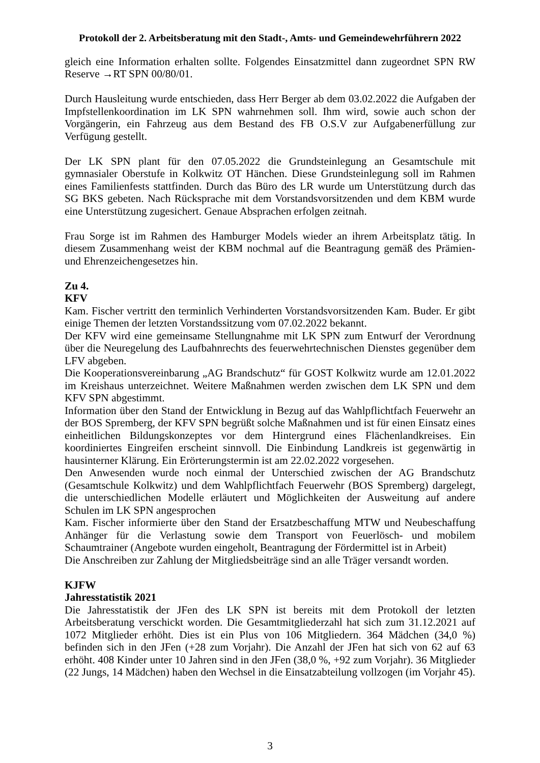Protokoll der 2. Arbeitsberatung mit den Stadt-, Amts- und Gemeindewehrführern 2022
gleich eine Information erhalten sollte. Folgendes Einsatzmittel dann zugeordnet SPN RW Reserve →RT SPN 00/80/01.
Durch Hausleitung wurde entschieden, dass Herr Berger ab dem 03.02.2022 die Aufgaben der Impfstellenkoordination im LK SPN wahrnehmen soll. Ihm wird, sowie auch schon der Vorgängerin, ein Fahrzeug aus dem Bestand des FB O.S.V zur Aufgabenerfüllung zur Verfügung gestellt.
Der LK SPN plant für den 07.05.2022 die Grundsteinlegung an Gesamtschule mit gymnasialer Oberstufe in Kolkwitz OT Hänchen. Diese Grundsteinlegung soll im Rahmen eines Familienfests stattfinden. Durch das Büro des LR wurde um Unterstützung durch das SG BKS gebeten. Nach Rücksprache mit dem Vorstandsvorsitzenden und dem KBM wurde eine Unterstützung zugesichert. Genaue Absprachen erfolgen zeitnah.
Frau Sorge ist im Rahmen des Hamburger Models wieder an ihrem Arbeitsplatz tätig. In diesem Zusammenhang weist der KBM nochmal auf die Beantragung gemäß des Prämien- und Ehrenzeichengesetzes hin.
Zu 4.
KFV
Kam. Fischer vertritt den terminlich Verhinderten Vorstandsvorsitzenden Kam. Buder. Er gibt einige Themen der letzten Vorstandssitzung vom 07.02.2022 bekannt.
Der KFV wird eine gemeinsame Stellungnahme mit LK SPN zum Entwurf der Verordnung über die Neuregelung des Laufbahnrechts des feuerwehrtechnischen Dienstes gegenüber dem LFV abgeben.
Die Kooperationsvereinbarung „AG Brandschutz“ für GOST Kolkwitz wurde am 12.01.2022 im Kreishaus unterzeichnet. Weitere Maßnahmen werden zwischen dem LK SPN und dem KFV SPN abgestimmt.
Information über den Stand der Entwicklung in Bezug auf das Wahlpflichtfach Feuerwehr an der BOS Spremberg, der KFV SPN begrüßt solche Maßnahmen und ist für einen Einsatz eines einheitlichen Bildungskonzeptes vor dem Hintergrund eines Flächenlandkreises. Ein koordiniertes Eingreifen erscheint sinnvoll. Die Einbindung Landkreis ist gegenwärtig in hausinterner Klärung. Ein Erörterungstermin ist am 22.02.2022 vorgesehen.
Den Anwesenden wurde noch einmal der Unterschied zwischen der AG Brandschutz (Gesamtschule Kolkwitz) und dem Wahlpflichtfach Feuerwehr (BOS Spremberg) dargelegt, die unterschiedlichen Modelle erläutert und Möglichkeiten der Ausweitung auf andere Schulen im LK SPN angesprochen
Kam. Fischer informierte über den Stand der Ersatzbeschaffung MTW und Neubeschaffung Anhänger für die Verlastung sowie dem Transport von Feuerlösch- und mobilem Schaumtrainer (Angebote wurden eingeholt, Beantragung der Fördermittel ist in Arbeit)
Die Anschreiben zur Zahlung der Mitgliedsbeiträge sind an alle Träger versandt worden.
KJFW
Jahresstatistik 2021
Die Jahresstatistik der JFen des LK SPN ist bereits mit dem Protokoll der letzten Arbeitsberatung verschickt worden. Die Gesamtmitgliederzahl hat sich zum 31.12.2021 auf 1072 Mitglieder erhöht. Dies ist ein Plus von 106 Mitgliedern. 364 Mädchen (34,0 %) befinden sich in den JFen (+28 zum Vorjahr). Die Anzahl der JFen hat sich von 62 auf 63 erhöht. 408 Kinder unter 10 Jahren sind in den JFen (38,0 %, +92 zum Vorjahr). 36 Mitglieder (22 Jungs, 14 Mädchen) haben den Wechsel in die Einsatzabteilung vollzogen (im Vorjahr 45).
3